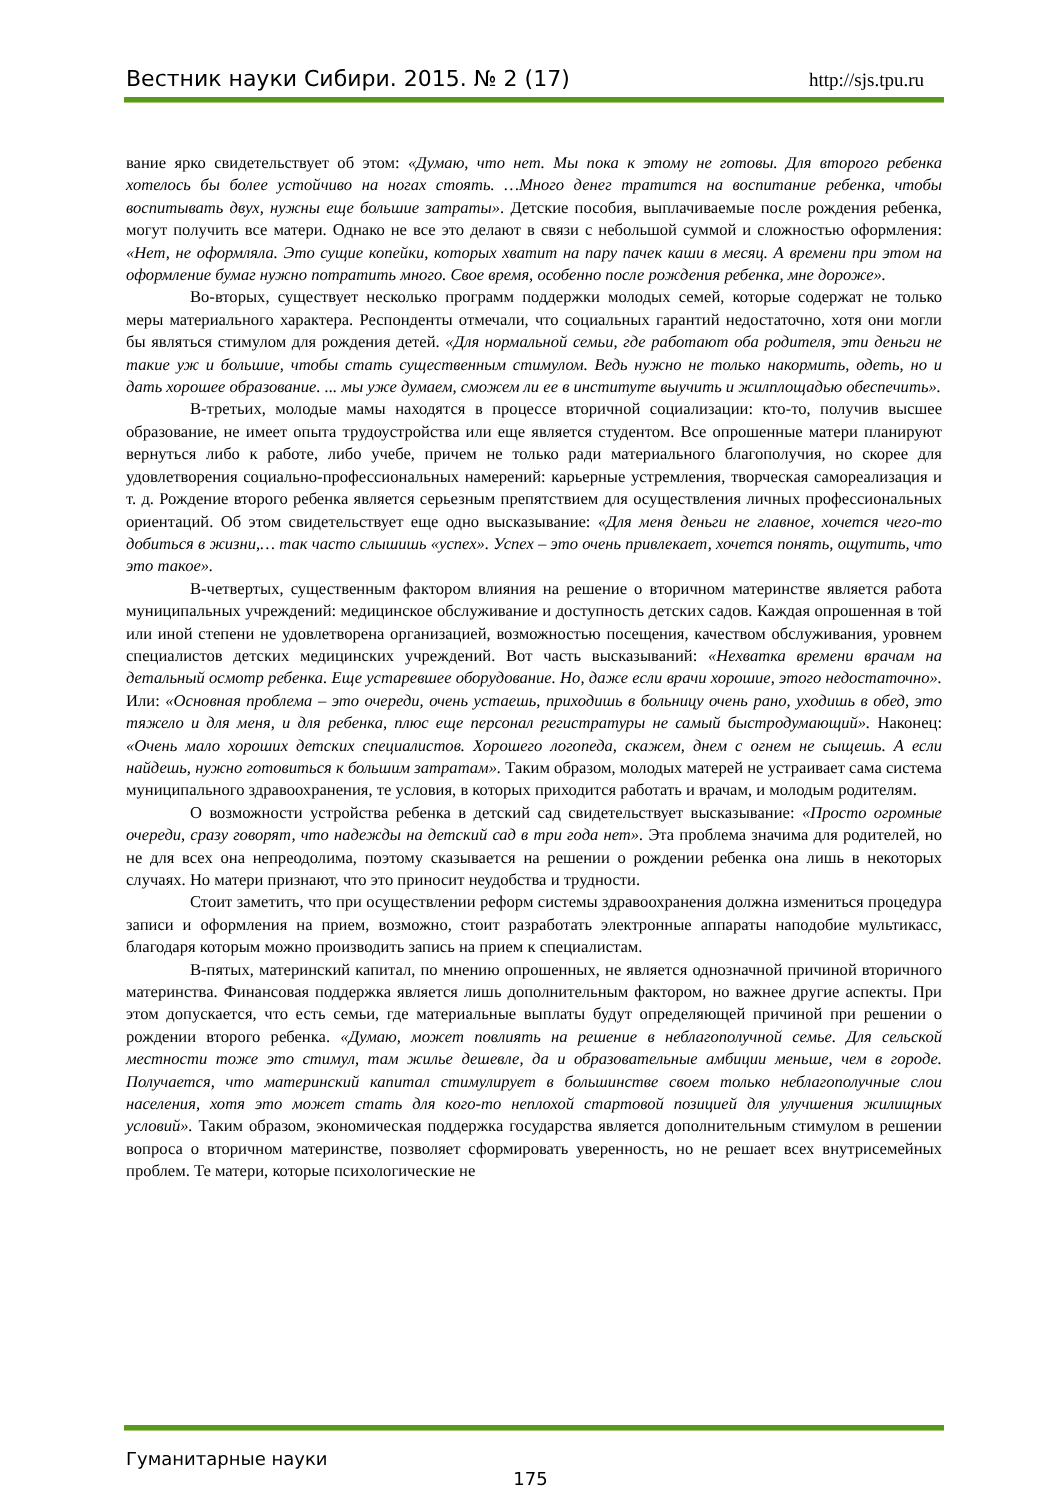Вестник науки Сибири. 2015. № 2 (17) http://sjs.tpu.ru
вание ярко свидетельствует об этом: «Думаю, что нет. Мы пока к этому не готовы. Для второго ребенка хотелось бы более устойчиво на ногах стоять. …Много денег тратится на воспитание ребенка, чтобы воспитывать двух, нужны еще большие затраты». Детские пособия, выплачиваемые после рождения ребенка, могут получить все матери. Однако не все это делают в связи с небольшой суммой и сложностью оформления: «Нет, не оформляла. Это сущие копейки, которых хватит на пару пачек каши в месяц. А времени при этом на оформление бумаг нужно потратить много. Свое время, особенно после рождения ребенка, мне дороже».
Во-вторых, существует несколько программ поддержки молодых семей, которые содержат не только меры материального характера. Респонденты отмечали, что социальных гарантий недостаточно, хотя они могли бы являться стимулом для рождения детей. «Для нормальной семьи, где работают оба родителя, эти деньги не такие уж и большие, чтобы стать существенным стимулом. Ведь нужно не только накормить, одеть, но и дать хорошее образование. ... мы уже думаем, сможем ли ее в институте выучить и жилплощадью обеспечить».
В-третьих, молодые мамы находятся в процессе вторичной социализации: кто-то, получив высшее образование, не имеет опыта трудоустройства или еще является студентом. Все опрошенные матери планируют вернуться либо к работе, либо учебе, причем не только ради материального благополучия, но скорее для удовлетворения социально-профессиональных намерений: карьерные устремления, творческая самореализация и т. д. Рождение второго ребенка является серьезным препятствием для осуществления личных профессиональных ориентаций. Об этом свидетельствует еще одно высказывание: «Для меня деньги не главное, хочется чего-то добиться в жизни,… так часто слышишь «успех». Успех – это очень привлекает, хочется понять, ощутить, что это такое».
В-четвертых, существенным фактором влияния на решение о вторичном материнстве является работа муниципальных учреждений: медицинское обслуживание и доступность детских садов. Каждая опрошенная в той или иной степени не удовлетворена организацией, возможностью посещения, качеством обслуживания, уровнем специалистов детских медицинских учреждений. Вот часть высказываний: «Нехватка времени врачам на детальный осмотр ребенка. Еще устаревшее оборудование. Но, даже если врачи хорошие, этого недостаточно». Или: «Основная проблема – это очереди, очень устаешь, приходишь в больницу очень рано, уходишь в обед, это тяжело и для меня, и для ребенка, плюс еще персонал регистратуры не самый быстродумающий». Наконец: «Очень мало хороших детских специалистов. Хорошего логопеда, скажем, днем с огнем не сыщешь. А если найдешь, нужно готовиться к большим затратам». Таким образом, молодых матерей не устраивает сама система муниципального здравоохранения, те условия, в которых приходится работать и врачам, и молодым родителям.
О возможности устройства ребенка в детский сад свидетельствует высказывание: «Просто огромные очереди, сразу говорят, что надежды на детский сад в три года нет». Эта проблема значима для родителей, но не для всех она непреодолима, поэтому сказывается на решении о рождении ребенка она лишь в некоторых случаях. Но матери признают, что это приносит неудобства и трудности.
Стоит заметить, что при осуществлении реформ системы здравоохранения должна измениться процедура записи и оформления на прием, возможно, стоит разработать электронные аппараты наподобие мультикасс, благодаря которым можно производить запись на прием к специалистам.
В-пятых, материнский капитал, по мнению опрошенных, не является однозначной причиной вторичного материнства. Финансовая поддержка является лишь дополнительным фактором, но важнее другие аспекты. При этом допускается, что есть семьи, где материальные выплаты будут определяющей причиной при решении о рождении второго ребенка. «Думаю, может повлиять на решение в неблагополучной семье. Для сельской местности тоже это стимул, там жилье дешевле, да и образовательные амбиции меньше, чем в городе. Получается, что материнский капитал стимулирует в большинстве своем только неблагополучные слои населения, хотя это может стать для кого-то неплохой стартовой позицией для улучшения жилищных условий». Таким образом, экономическая поддержка государства является дополнительным стимулом в решении вопроса о вторичном материнстве, позволяет сформировать уверенность, но не решает всех внутрисемейных проблем. Те матери, которые психологические не
Гуманитарные науки
175